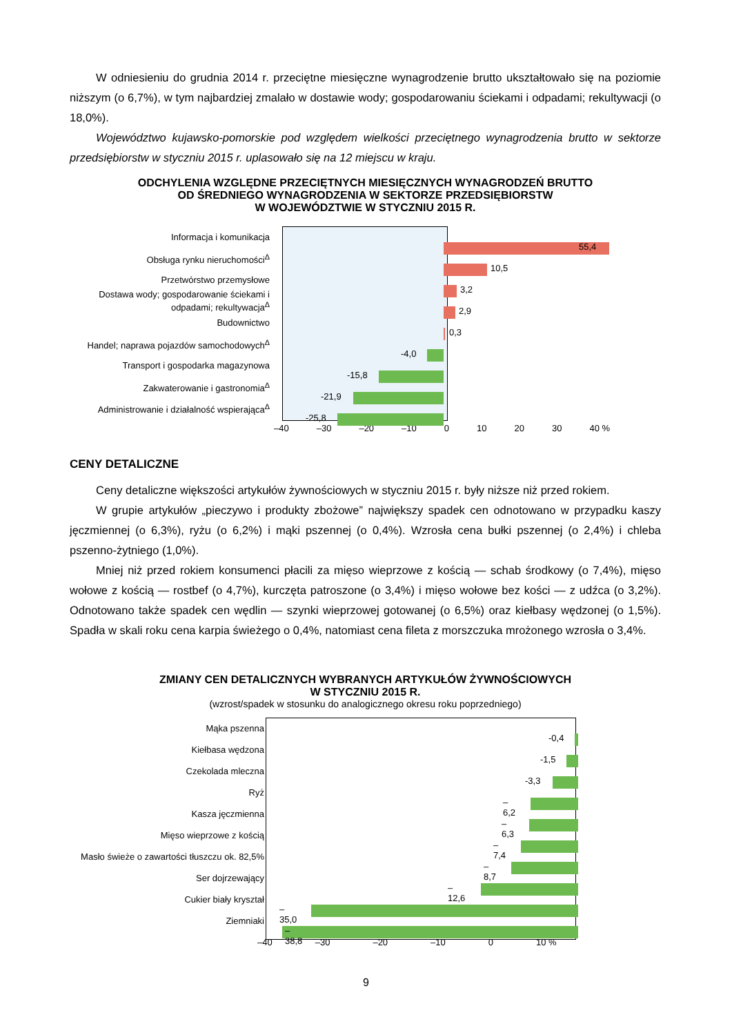W odniesieniu do grudnia 2014 r. przeciętne miesięczne wynagrodzenie brutto ukształtowało się na poziomie niższym (o 6,7%), w tym najbardziej zmalało w dostawie wody; gospodarowaniu ściekami i odpadami; rekultywacji (o 18,0%).
Województwo kujawsko-pomorskie pod względem wielkości przeciętnego wynagrodzenia brutto w sektorze przedsiębiorstw w styczniu 2015 r. uplasowało się na 12 miejscu w kraju.
ODCHYLENIA WZGLĘDNE PRZECIĘTNYCH MIESIĘCZNYCH WYNAGRODZEŃ BRUTTO
OD ŚREDNIEGO WYNAGRODZENIA W SEKTORZE PRZEDSIĘBIORSTW
W WOJEWÓDZTWIE W STYCZNIU 2015 R.
Informacja i komunikacja
55,4
Obsługa rynku nieruchomości<sup>Δ</sup>
10,5
Przetwórstwo przemysłowe
3,2
Dostawa wody; gospodarowanie ściekami i odpadami; rekultywacja<sup>Δ</sup>
2,9
Budownictwo
0,3
Handel; naprawa pojazdów samochodowych<sup>Δ</sup>
-4,0
Transport i gospodarka magazynowa
-15,8
Zakwaterowanie i gastronomia<sup>Δ</sup>
-21,9
Administrowanie i działalność wspierająca<sup>Δ</sup>
-25,8
–40 –30 –20 –10 0 10 20 30 40 %
CENY DETALICZNE
Ceny detaliczne większości artykułów żywnościowych w styczniu 2015 r. były niższe niż przed rokiem.
W grupie artykułów „pieczywo i produkty zbożowe” największy spadek cen odnotowano w przypadku kaszy jęczmiennej (o 6,3%), ryżu (o 6,2%) i mąki pszennej (o 0,4%). Wzrosła cena bułki pszennej (o 2,4%) i chleba pszenno-żytniego (1,0%).
Mniej niż przed rokiem konsumenci płacili za mięso wieprzowe z kością — schab środkowy (o 7,4%), mięso wołowe z kością — rostbef (o 4,7%), kurczęta patroszone (o 3,4%) i mięso wołowe bez kości — z udźca (o 3,2%). Odnotowano także spadek cen wędlin — szynki wieprzowej gotowanej (o 6,5%) oraz kiełbasy wędzonej (o 1,5%). Spadła w skali roku cena karpia świeżego o 0,4%, natomiast cena fileta z morszczuka mrożonego wzrosła o 3,4%.
ZMIANY CEN DETALICZNYCH WYBRANYCH ARTYKUŁÓW ŻYWNOŚCIOWYCH
W STYCZNIU 2015 R.
(wzrost/spadek w stosunku do analogicznego okresu roku poprzedniego)
Mąka pszenna
-0,4
Kiełbasa wędzona
-1,5
Czekolada mleczna
-3,3
Ryż
–6,2
Kasza jęczmienna
–6,3
Mięso wieprzowe z kością
–7,4
Masło świeże o zawartości tłuszczu ok. 82,5%
–8,7
Ser dojrzewający
–12,6
Cukier biały kryształ
–35,0
Ziemniaki
–38,8
–40 –30 –20 –10 0 10 %
9